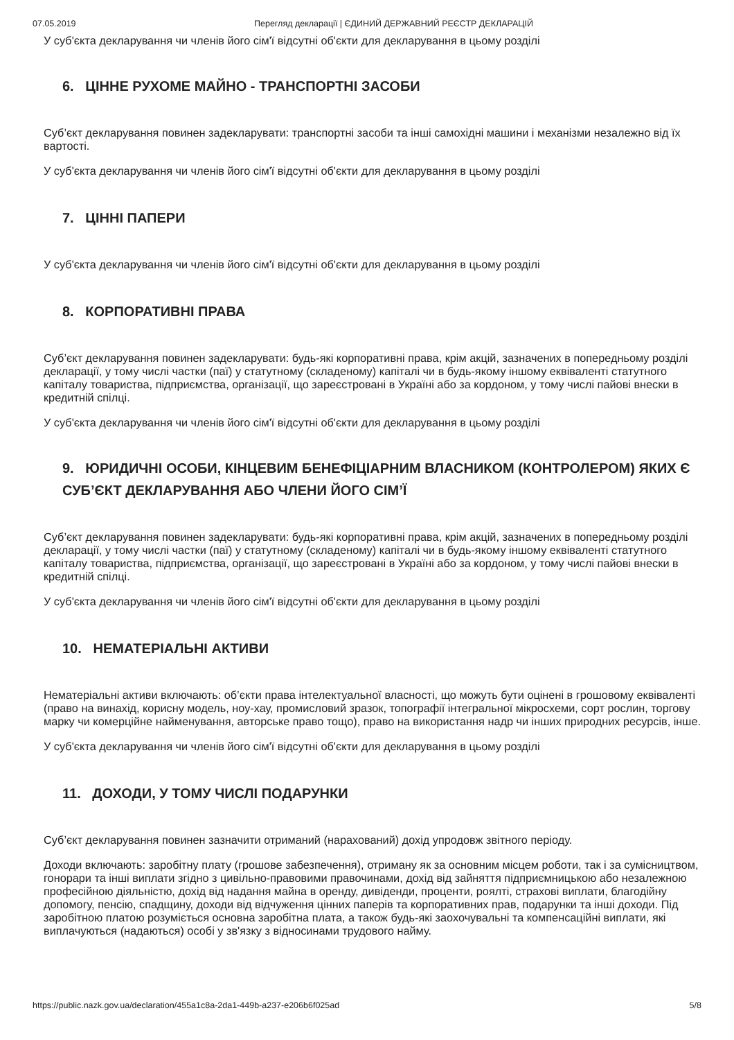07.05.2019 Перегляд декларації | ЄДИНИЙ ДЕРЖАВНИЙ РЕЄСТР ДЕКЛАРАЦІЙ
У суб'єкта декларування чи членів його сім'ї відсутні об'єкти для декларування в цьому розділі
6. ЦІННЕ РУХОМЕ МАЙНО - ТРАНСПОРТНІ ЗАСОБИ
Суб’єкт декларування повинен задекларувати: транспортні засоби та інші самохідні машини і механізми незалежно від їх вартості.
У суб'єкта декларування чи членів його сім'ї відсутні об'єкти для декларування в цьому розділі
7. ЦІННІ ПАПЕРИ
У суб'єкта декларування чи членів його сім'ї відсутні об'єкти для декларування в цьому розділі
8. КОРПОРАТИВНІ ПРАВА
Суб’єкт декларування повинен задекларувати: будь-які корпоративні права, крім акцій, зазначених в попередньому розділі декларації, у тому числі частки (паї) у статутному (складеному) капіталі чи в будь-якому іншому еквіваленті статутного капіталу товариства, підприємства, організації, що зареєстровані в Україні або за кордоном, у тому числі пайові внески в кредитній спілці.
У суб'єкта декларування чи членів його сім'ї відсутні об'єкти для декларування в цьому розділі
9. ЮРИДИЧНІ ОСОБИ, КІНЦЕВИМ БЕНЕФІЦІАРНИМ ВЛАСНИКОМ (КОНТРОЛЕРОМ) ЯКИХ Є СУБ’ЄКТ ДЕКЛАРУВАННЯ АБО ЧЛЕНИ ЙОГО СІМ’Ї
Суб’єкт декларування повинен задекларувати: будь-які корпоративні права, крім акцій, зазначених в попередньому розділі декларації, у тому числі частки (паї) у статутному (складеному) капіталі чи в будь-якому іншому еквіваленті статутного капіталу товариства, підприємства, організації, що зареєстровані в Україні або за кордоном, у тому числі пайові внески в кредитній спілці.
У суб'єкта декларування чи членів його сім'ї відсутні об'єкти для декларування в цьому розділі
10. НЕМАТЕРІАЛЬНІ АКТИВИ
Нематеріальні активи включають: об’єкти права інтелектуальної власності, що можуть бути оцінені в грошовому еквіваленті (право на винахід, корисну модель, ноу-хау, промисловий зразок, топографії інтегральної мікросхеми, сорт рослин, торгову марку чи комерційне найменування, авторське право тощо), право на використання надр чи інших природних ресурсів, інше.
У суб'єкта декларування чи членів його сім'ї відсутні об'єкти для декларування в цьому розділі
11. ДОХОДИ, У ТОМУ ЧИСЛІ ПОДАРУНКИ
Суб’єкт декларування повинен зазначити отриманий (нарахований) дохід упродовж звітного періоду.
Доходи включають: заробітну плату (грошове забезпечення), отриману як за основним місцем роботи, так і за сумісництвом, гонорари та інші виплати згідно з цивільно-правовими правочинами, дохід від зайняття підприємницькою або незалежною професійною діяльністю, дохід від надання майна в оренду, дивіденди, проценти, роялті, страхові виплати, благодійну допомогу, пенсію, спадщину, доходи від відчуження цінних паперів та корпоративних прав, подарунки та інші доходи. Під заробітною платою розуміється основна заробітна плата, а також будь-які заохочувальні та компенсаційні виплати, які виплачуються (надаються) особі у зв'язку з відносинами трудового найму.
https://public.nazk.gov.ua/declaration/455a1c8a-2da1-449b-a237-e206b6f025ad 5/8